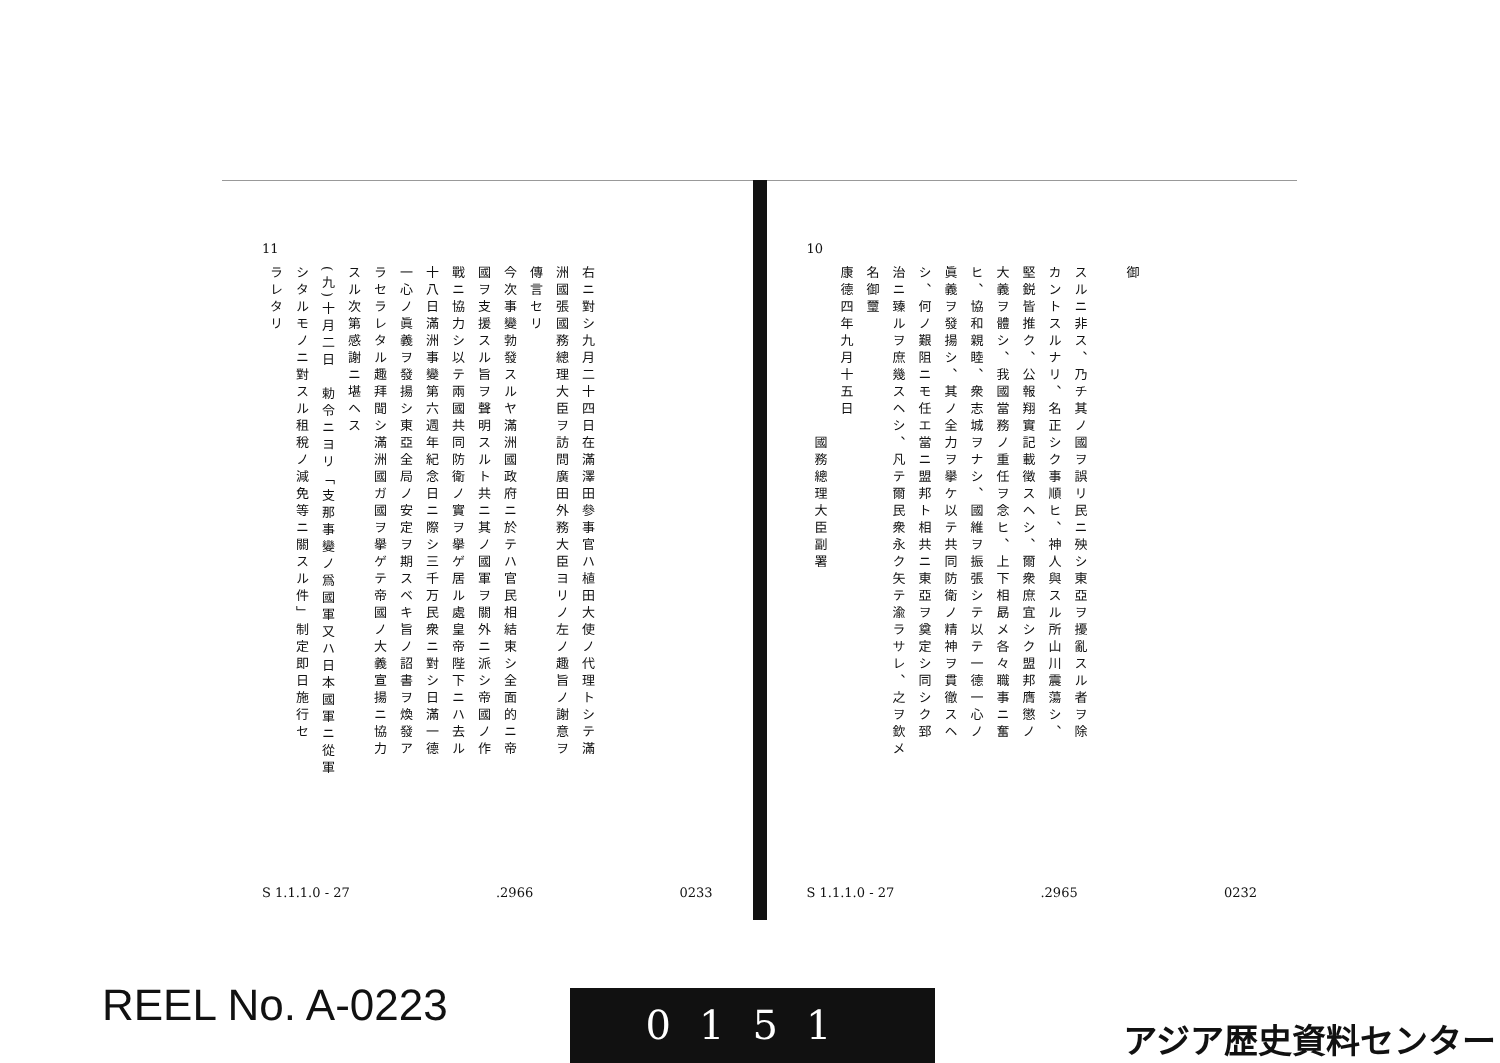10
御
スルニ非ス、乃チ其ノ國ヲ誤リ民ニ殃シ東亞ヲ擾亂スル者ヲ除
カントスルナリ、名正シク事順ヒ、神人與スル所山川震蕩シ、
堅鋭皆推ク、公報翔實記載徵スヘシ、爾衆庶宜シク盟邦膺懲ノ
大義ヲ體シ、我國當務ノ重任ヲ念ヒ、上下相勗メ各々職事ニ奮
ヒ、協和親睦、衆志城ヲナシ、國維ヲ振張シテ以テ一德一心ノ
眞義ヲ發揚シ、其ノ全力ヲ擧ケ以テ共同防衛ノ精神ヲ貫徹スヘ
シ、何ノ艱阻ニモ任エ當ニ盟邦ト相共ニ東亞ヲ奠定シ同シク郅
治ニ臻ルヲ庶幾スヘシ、凡テ爾民衆永ク矢テ渝ラサレ、之ヲ欽メ
名御璽
康德四年九月十五日
　　　　　　　　　　國務總理大臣副署
S 1.1.1.0 - 27 .2965 0232
11
右ニ對シ九月二十四日在滿澤田參事官ハ植田大使ノ代理トシテ滿
洲國張國務總理大臣ヲ訪問廣田外務大臣ヨリノ左ノ趣旨ノ謝意ヲ
傳言セリ
今次事變勃發スルヤ滿洲國政府ニ於テハ官民相結束シ全面的ニ帝
國ヲ支援スル旨ヲ聲明スルト共ニ其ノ國軍ヲ關外ニ派シ帝國ノ作
戰ニ協力シ以テ兩國共同防衛ノ實ヲ擧ゲ居ル處皇帝陛下ニハ去ル
十八日滿洲事變第六週年紀念日ニ際シ三千万民衆ニ對シ日滿一德
一心ノ眞義ヲ發揚シ東亞全局ノ安定ヲ期スベキ旨ノ詔書ヲ煥發ア
ラセラレタル趣拜聞シ滿洲國ガ國ヲ擧ゲテ帝國ノ大義宣揚ニ協力
スル次第感謝ニ堪ヘス
(九)十月二日　勅令ニヨリ「支那事變ノ爲國軍又ハ日本國軍ニ從軍
シタルモノニ對スル租稅ノ減免等ニ關スル件」制定即日施行セ
ラレタリ
S 1.1.1.0 - 27 .2966 0233
REEL No. A-0223 0151
アジア歴史資料センター